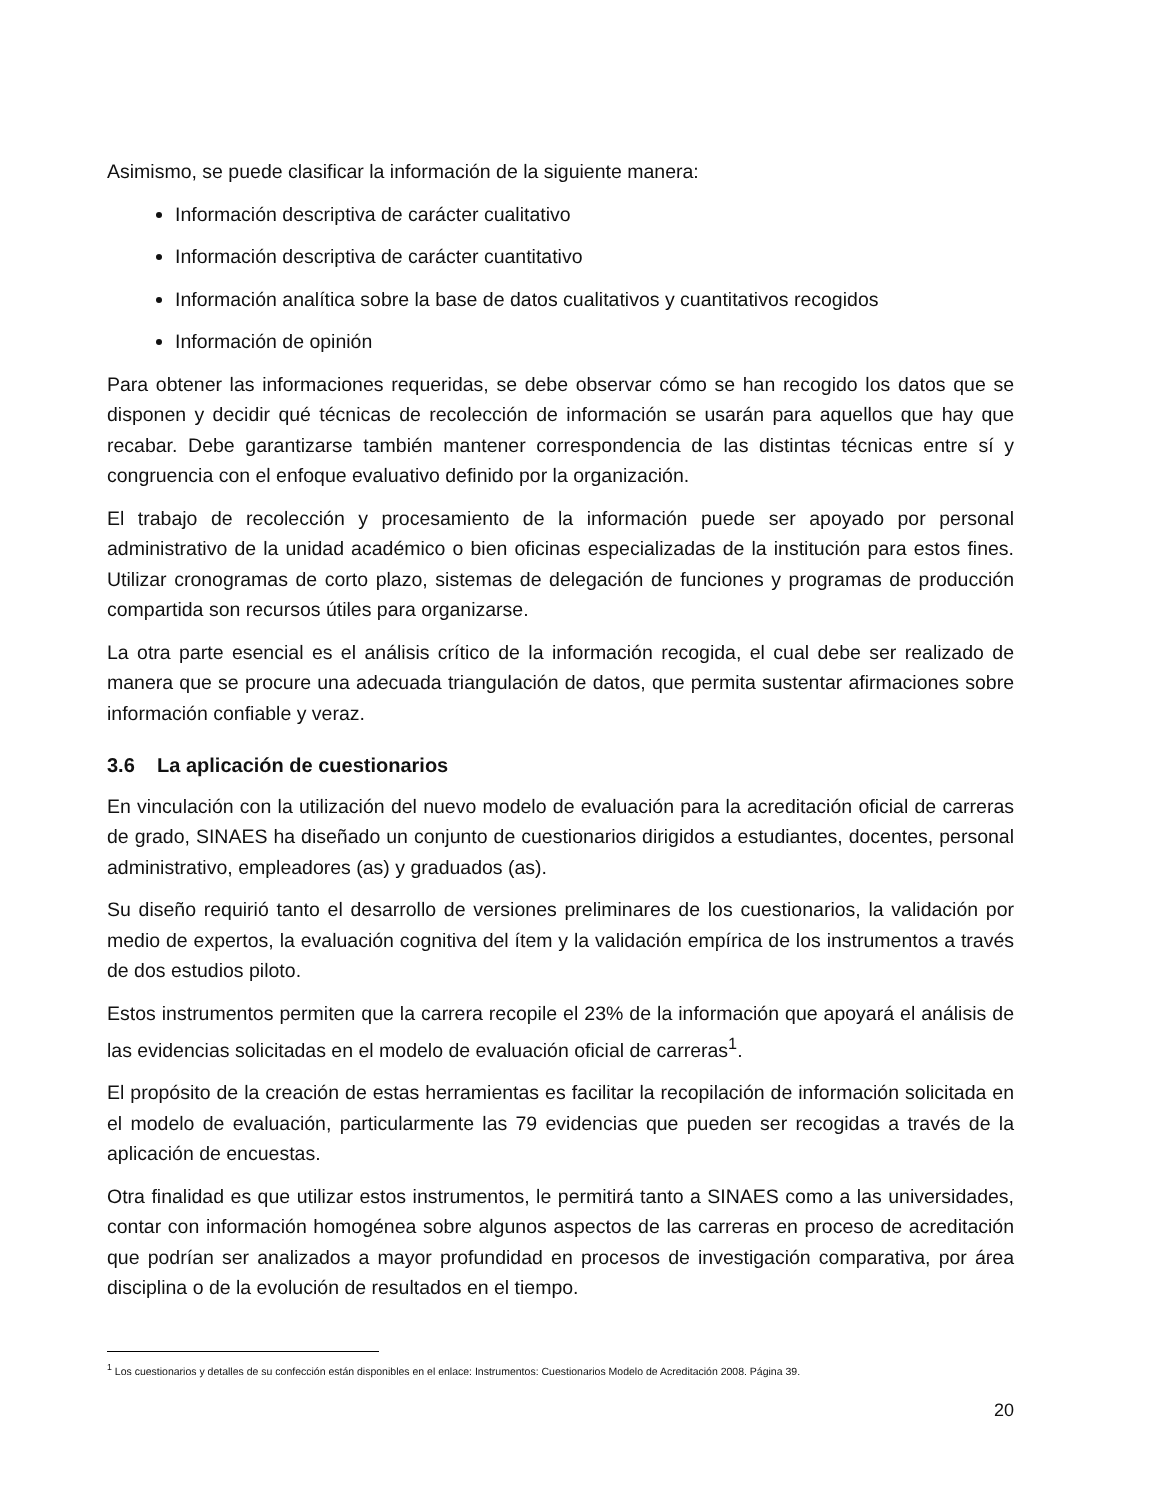Asimismo, se puede clasificar la información de la siguiente manera:
Información descriptiva de carácter cualitativo
Información descriptiva de carácter cuantitativo
Información analítica sobre la base de datos cualitativos y cuantitativos recogidos
Información de opinión
Para obtener las informaciones requeridas, se debe observar cómo se han recogido los datos que se disponen y decidir qué técnicas de recolección de información se usarán para aquellos que hay que recabar. Debe garantizarse también mantener correspondencia de las distintas técnicas entre sí y congruencia con el enfoque evaluativo definido por la organización.
El trabajo de recolección y procesamiento de la información puede ser apoyado por personal administrativo de la unidad académico o bien oficinas especializadas de la institución para estos fines. Utilizar cronogramas de corto plazo, sistemas de delegación de funciones y programas de producción compartida son recursos útiles para organizarse.
La otra parte esencial es el análisis crítico de la información recogida, el cual debe ser realizado de manera que se procure una adecuada triangulación de datos, que permita sustentar afirmaciones sobre información confiable y veraz.
3.6 La aplicación de cuestionarios
En vinculación con la utilización del nuevo modelo de evaluación para la acreditación oficial de carreras de grado, SINAES ha diseñado un conjunto de cuestionarios dirigidos a estudiantes, docentes, personal administrativo, empleadores (as) y graduados (as).
Su diseño requirió tanto el desarrollo de versiones preliminares de los cuestionarios, la validación por medio de expertos, la evaluación cognitiva del ítem y la validación empírica de los instrumentos a través de dos estudios piloto.
Estos instrumentos permiten que la carrera recopile el 23% de la información que apoyará el análisis de las evidencias solicitadas en el modelo de evaluación oficial de carreras<sup>1</sup>.
El propósito de la creación de estas herramientas es facilitar la recopilación de información solicitada en el modelo de evaluación, particularmente las 79 evidencias que pueden ser recogidas a través de la aplicación de encuestas.
Otra finalidad es que utilizar estos instrumentos, le permitirá tanto a SINAES como a las universidades, contar con información homogénea sobre algunos aspectos de las carreras en proceso de acreditación que podrían ser analizados a mayor profundidad en procesos de investigación comparativa, por área disciplina o de la evolución de resultados en el tiempo.
<sup>1</sup> Los cuestionarios y detalles de su confección están disponibles en el enlace: Instrumentos: Cuestionarios Modelo de Acreditación 2008. Página 39.
20